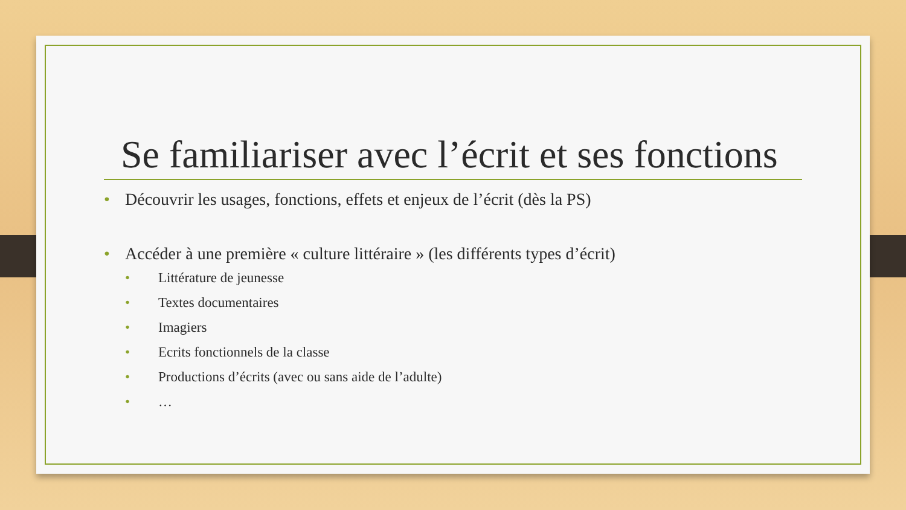Se familiariser avec l’écrit et ses fonctions
• Découvrir les usages, fonctions, effets et enjeux de l’écrit (dès la PS)
• Accéder à une première « culture littéraire » (les différents types d’écrit)
• Littérature de jeunesse
• Textes documentaires
• Imagiers
• Ecrits fonctionnels de la classe
• Productions d’écrits (avec ou sans aide de l’adulte)
• …